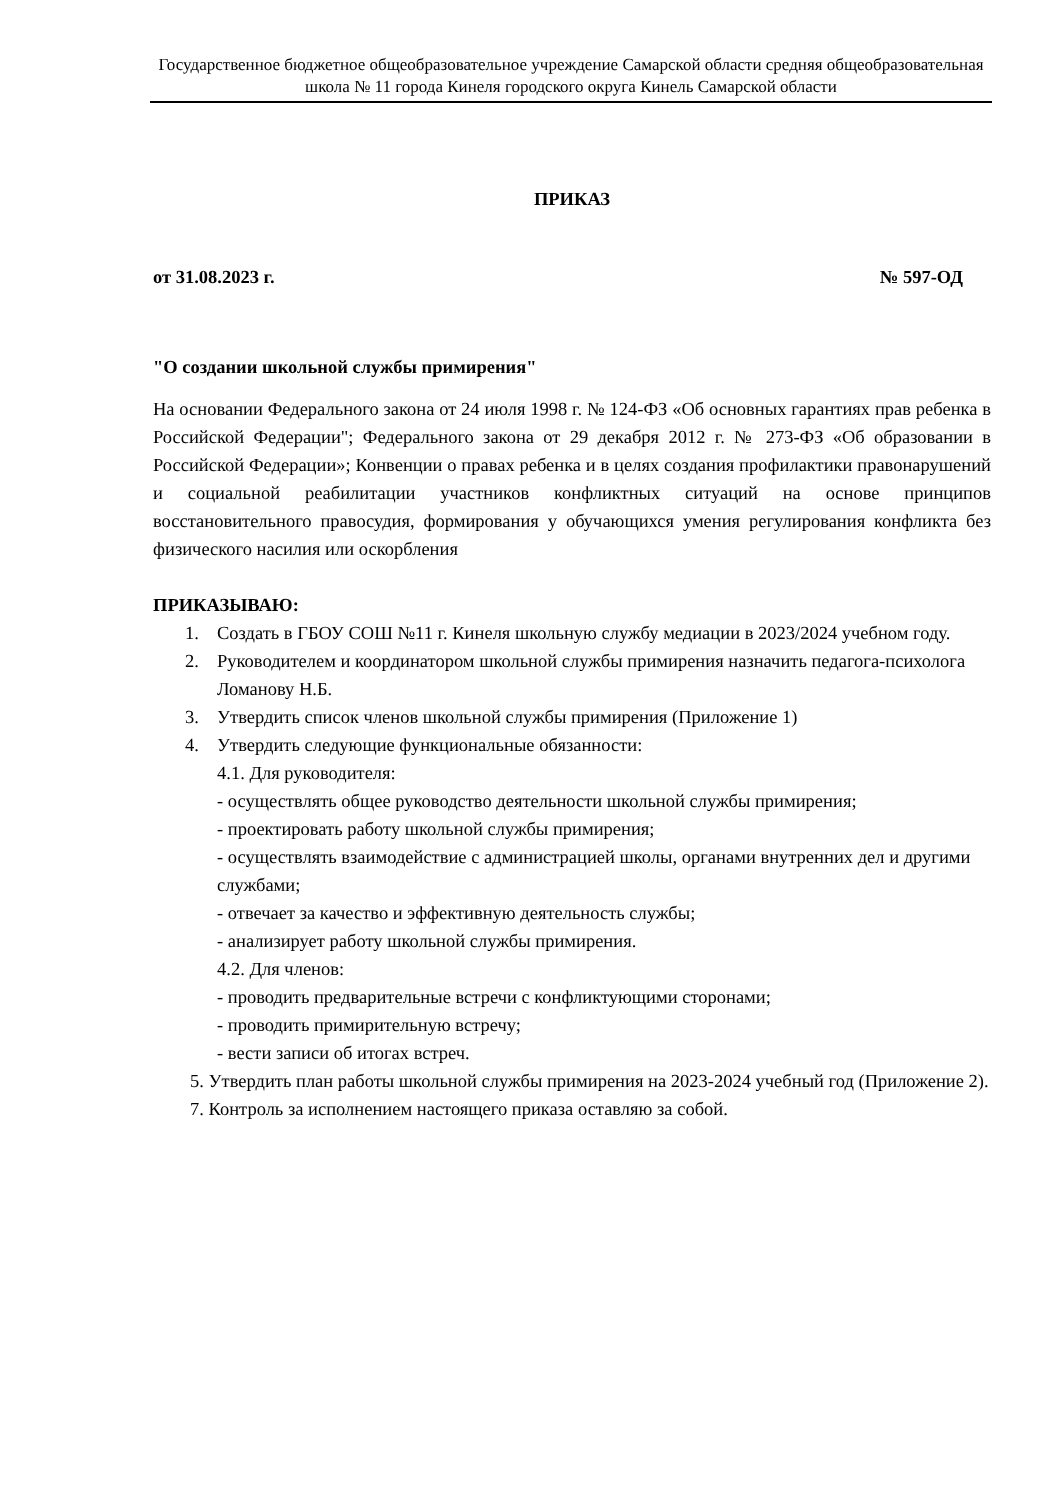Государственное бюджетное общеобразовательное учреждение Самарской области средняя общеобразовательная школа № 11 города Кинеля городского округа Кинель Самарской области
ПРИКАЗ
от 31.08.2023 г. № 597-ОД
"О создании школьной службы примирения"
На основании Федерального закона от 24 июля 1998 г. № 124-ФЗ «Об основных гарантиях прав ребенка в Российской Федерации"; Федерального закона от 29 декабря 2012 г. № 273-ФЗ «Об образовании в Российской Федерации»; Конвенции о правах ребенка и в целях создания профилактики правонарушений и социальной реабилитации участников конфликтных ситуаций на основе принципов восстановительного правосудия, формирования у обучающихся умения регулирования конфликта без физического насилия или оскорбления
ПРИКАЗЫВАЮ:
1. Создать в ГБОУ СОШ №11 г. Кинеля школьную службу медиации в 2023/2024 учебном году.
2. Руководителем и координатором школьной службы примирения назначить педагога-психолога Ломанову Н.Б.
3. Утвердить список членов школьной службы примирения (Приложение 1)
4. Утвердить следующие функциональные обязанности:
4.1. Для руководителя:
- осуществлять общее руководство деятельности школьной службы примирения;
- проектировать работу школьной службы примирения;
- осуществлять взаимодействие с администрацией школы, органами внутренних дел и другими службами;
- отвечает за качество и эффективную деятельность службы;
- анализирует работу школьной службы примирения.
4.2. Для членов:
- проводить предварительные встречи с конфликтующими сторонами;
- проводить примирительную встречу;
- вести записи об итогах встреч.
5. Утвердить план работы школьной службы примирения на 2023-2024 учебный год (Приложение 2).
7. Контроль за исполнением настоящего приказа оставляю за собой.